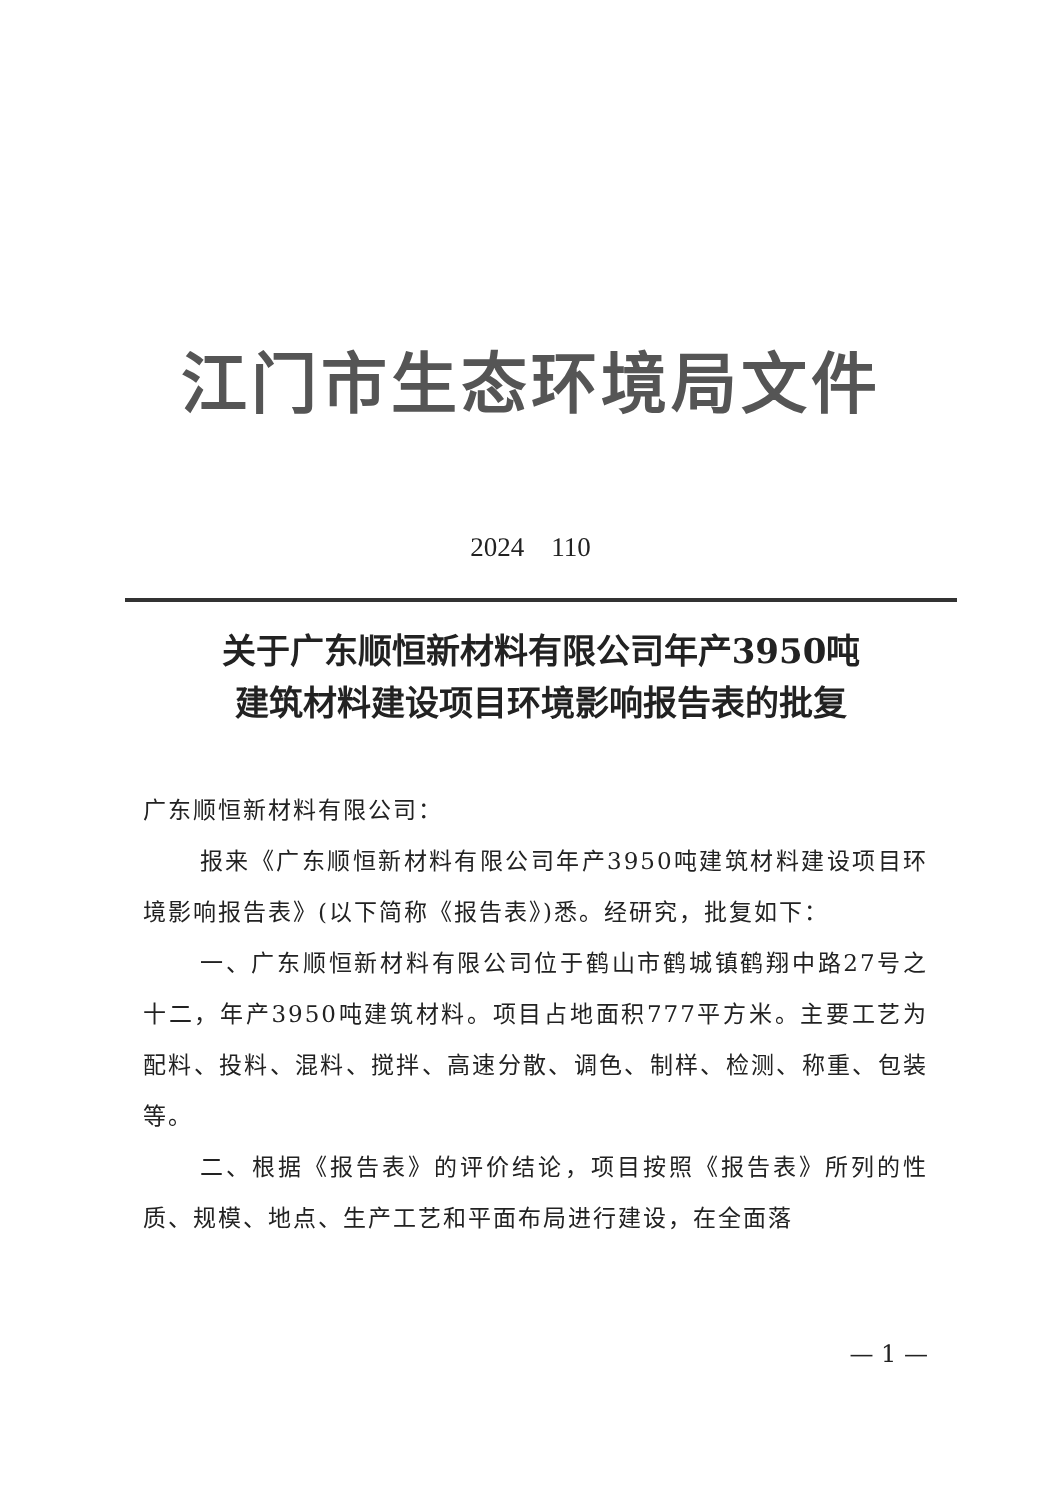江门市生态环境局文件
2024　110
关于广东顺恒新材料有限公司年产3950吨
建筑材料建设项目环境影响报告表的批复
广东顺恒新材料有限公司：
报来《广东顺恒新材料有限公司年产3950吨建筑材料建设项目环境影响报告表》(以下简称《报告表》)悉。经研究，批复如下：
一、广东顺恒新材料有限公司位于鹤山市鹤城镇鹤翔中路27号之十二，年产3950吨建筑材料。项目占地面积777平方米。主要工艺为配料、投料、混料、搅拌、高速分散、调色、制样、检测、称重、包装等。
二、根据《报告表》的评价结论，项目按照《报告表》所列的性质、规模、地点、生产工艺和平面布局进行建设，在全面落
— 1 —